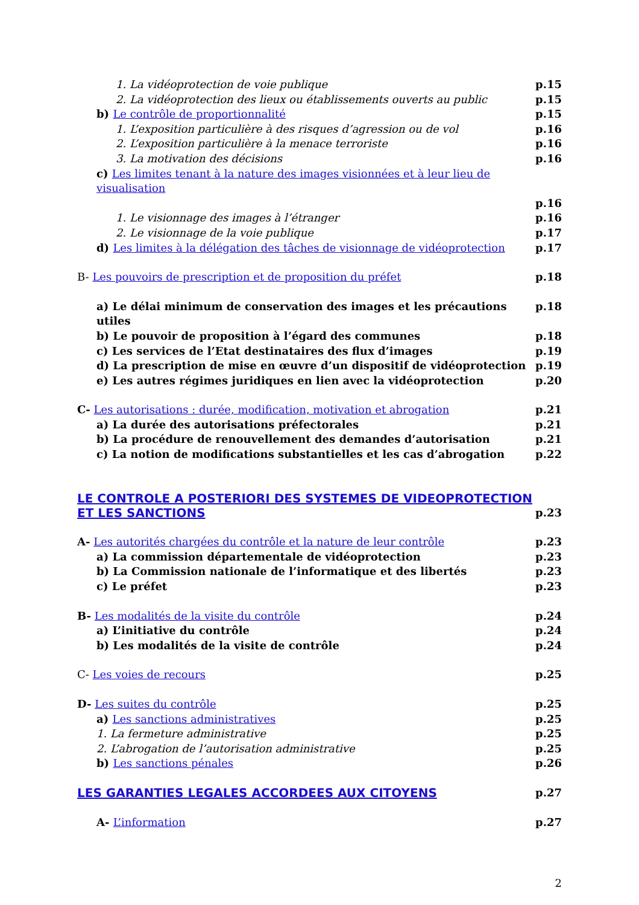1. La vidéoprotection de voie publique p.15
2. La vidéoprotection des lieux ou établissements ouverts au public p.15
b) Le contrôle de proportionnalité p.15
1. L’exposition particulière à des risques d’agression ou de vol p.16
2. L’exposition particulière à la menace terroriste p.16
3. La motivation des décisions p.16
c) Les limites tenant à la nature des images visionnées et à leur lieu de visualisation
p.16
1. Le visionnage des images à l’étranger p.16
2. Le visionnage de la voie publique p.17
d) Les limites à la délégation des tâches de visionnage de vidéoprotection p.17
B- Les pouvoirs de prescription et de proposition du préfet p.18
a) Le délai minimum de conservation des images et les précautions utiles p.18
b) Le pouvoir de proposition à l’égard des communes p.18
c) Les services de l’Etat destinataires des flux d’images p.19
d) La prescription de mise en œuvre d’un dispositif de vidéoprotection p.19
e) Les autres régimes juridiques en lien avec la vidéoprotection p.20
C- Les autorisations : durée, modification, motivation et abrogation p.21
a) La durée des autorisations préfectorales p.21
b) La procédure de renouvellement des demandes d’autorisation p.21
c) La notion de modifications substantielles et les cas d’abrogation p.22
LE CONTROLE A POSTERIORI DES SYSTEMES DE VIDEOPROTECTION
ET LES SANCTIONS p.23
A- Les autorités chargées du contrôle et la nature de leur contrôle p.23
a) La commission départementale de vidéoprotection p.23
b) La Commission nationale de l’informatique et des libertés p.23
c) Le préfet p.23
B- Les modalités de la visite du contrôle p.24
a) L’initiative du contrôle p.24
b) Les modalités de la visite de contrôle p.24
C- Les voies de recours p.25
D- Les suites du contrôle p.25
a) Les sanctions administratives p.25
1. La fermeture administrative p.25
2. L’abrogation de l’autorisation administrative p.25
b) Les sanctions pénales p.26
LES GARANTIES LEGALES ACCORDEES AUX CITOYENS p.27
A- L’information p.27
2